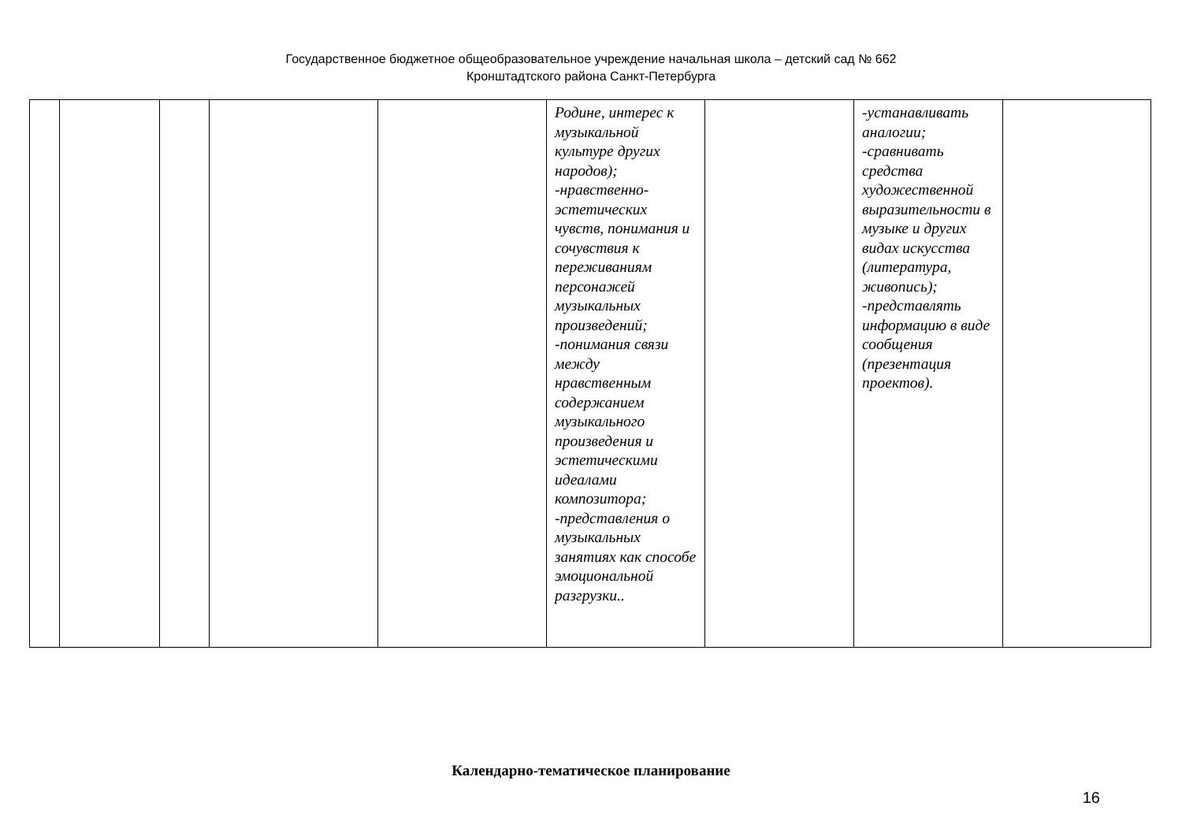Государственное бюджетное общеобразовательное учреждение начальная школа – детский сад № 662
Кронштадтского района Санкт-Петербурга
| | | | | | Родине, интерес к музыкальной культуре других народов); -нравственно-эстетических чувств, понимания и сочувствия к переживаниям персонажей музыкальных произведений; -понимания связи между нравственным содержанием музыкального произведения и эстетическими идеалами композитора; -представления о музыкальных занятиях как способе эмоциональной разгрузки.. | | -устанавливать аналогии; -сравнивать средства художественной выразительности в музыке и других видах искусства (литература, живопись); -представлять информацию в виде сообщения (презентация проектов). | |
Календарно-тематическое планирование
16